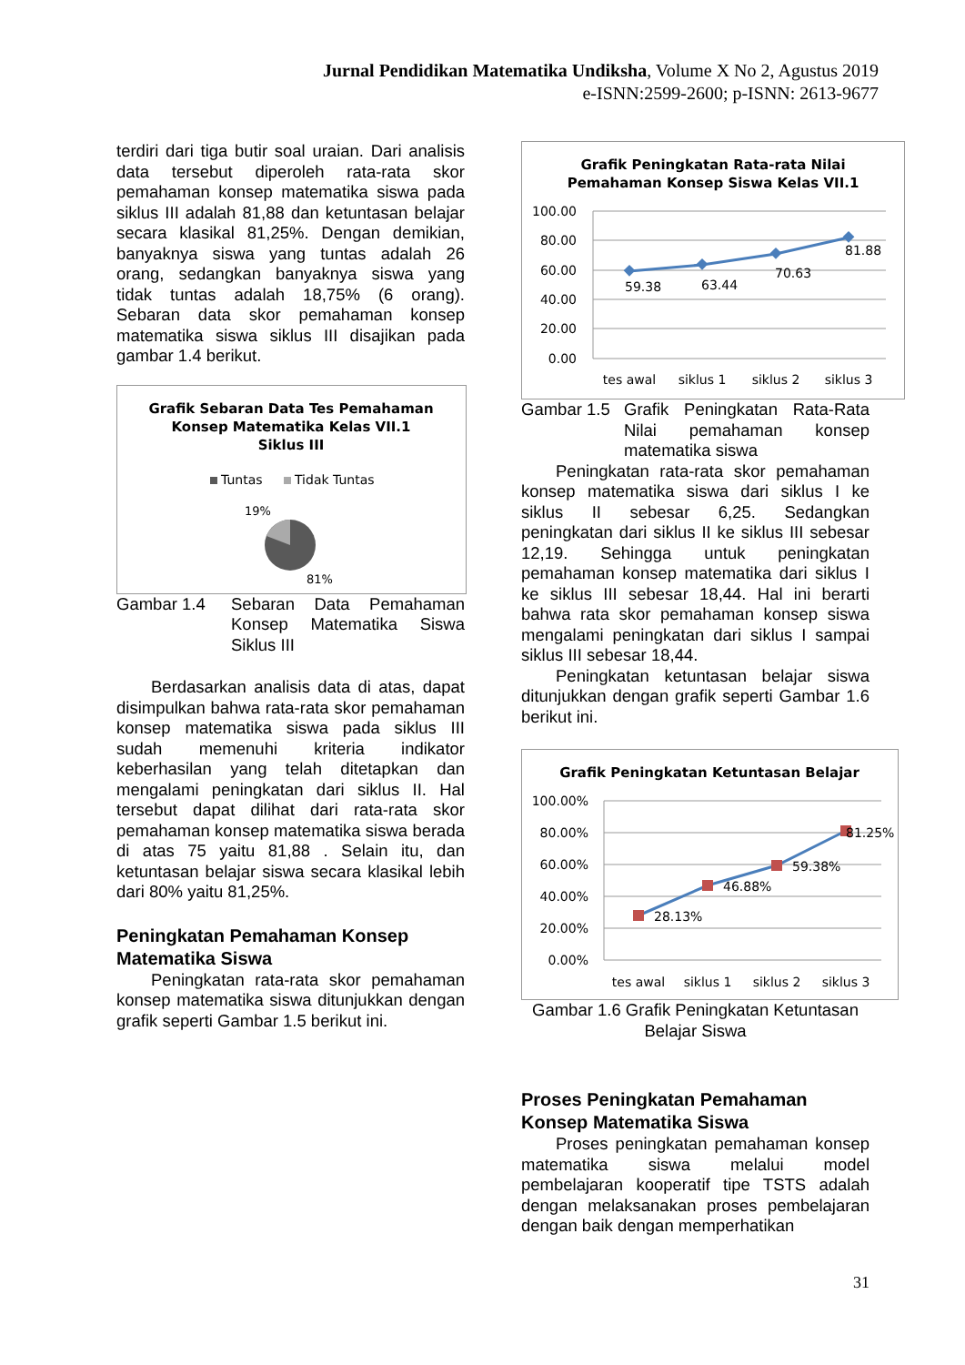Jurnal Pendidikan Matematika Undiksha, Volume X No 2, Agustus 2019
e-ISNN:2599-2600; p-ISNN: 2613-9677
terdiri dari tiga butir soal uraian. Dari analisis data tersebut diperoleh rata-rata skor pemahaman konsep matematika siswa pada siklus III adalah 81,88 dan ketuntasan belajar secara klasikal 81,25%. Dengan demikian, banyaknya siswa yang tuntas adalah 26 orang, sedangkan banyaknya siswa yang tidak tuntas adalah 18,75% (6 orang). Sebaran data skor pemahaman konsep matematika siswa siklus III disajikan pada gambar 1.4 berikut.
Grafik Sebaran Data Tes Pemahaman
Konsep Matematika Kelas VII.1
Siklus III
Tuntas
Tidak Tuntas
19%
81%
Gambar 1.4 Sebaran Data Pemahaman Konsep Matematika Siswa Siklus III
Berdasarkan analisis data di atas, dapat disimpulkan bahwa rata-rata skor pemahaman konsep matematika siswa pada siklus III sudah memenuhi kriteria indikator keberhasilan yang telah ditetapkan dan mengalami peningkatan dari siklus II. Hal tersebut dapat dilihat dari rata-rata skor pemahaman konsep matematika siswa berada di atas 75 yaitu 81,88 . Selain itu, dan ketuntasan belajar siswa secara klasikal lebih dari 80% yaitu 81,25%.
Peningkatan Pemahaman Konsep Matematika Siswa
Peningkatan rata-rata skor pemahaman konsep matematika siswa ditunjukkan dengan grafik seperti Gambar 1.5 berikut ini.
Grafik Peningkatan Rata-rata Nilai
Pemahaman Konsep Siswa Kelas VII.1
100.00
80.00
60.00
40.00
20.00
0.00
59.38
63.44
70.63
81.88
tes awal
siklus 1
siklus 2
siklus 3
Gambar 1.5 Grafik Peningkatan Rata-Rata Nilai pemahaman konsep matematika siswa
Peningkatan rata-rata skor pemahaman konsep matematika siswa dari siklus I ke siklus II sebesar 6,25. Sedangkan peningkatan dari siklus II ke siklus III sebesar 12,19. Sehingga untuk peningkatan pemahaman konsep matematika dari siklus I ke siklus III sebesar 18,44. Hal ini berarti bahwa rata skor pemahaman konsep siswa mengalami peningkatan dari siklus I sampai siklus III sebesar 18,44.
Peningkatan ketuntasan belajar siswa ditunjukkan dengan grafik seperti Gambar 1.6 berikut ini.
Grafik Peningkatan Ketuntasan Belajar
100.00%
80.00%
60.00%
40.00%
20.00%
0.00%
28.13%
46.88%
59.38%
81.25%
tes awal
siklus 1
siklus 2
siklus 3
Gambar 1.6 Grafik Peningkatan Ketuntasan Belajar Siswa
Proses Peningkatan Pemahaman Konsep Matematika Siswa
Proses peningkatan pemahaman konsep matematika siswa melalui model pembelajaran kooperatif tipe TSTS adalah dengan melaksanakan proses pembelajaran dengan baik dengan memperhatikan
31